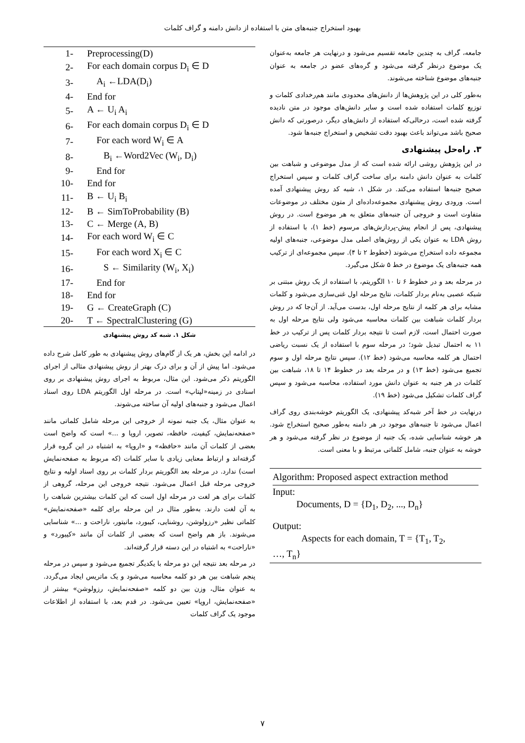بهبود استخراج جنبه‌های متن با استفاده از دانش دامنه و گراف کلمات
جامعه، گراف به چندین جامعه تقسیم می‌شود و درنهایت هر جامعه به‌عنوان یک موضوع درنظر گرفته می‌شود و گره‌های عضو در جامعه به عنوان جنبه‌های موضوع شناخته می‌شوند.
به‌طور کلی در این پژوهش‌ها از دانش‌های محدودی مانند هم‌رخدادی کلمات و توزیع کلمات استفاده شده است و سایر دانش‌های موجود در متن نادیده گرفته شده است، درحالی‌که استفاده از دانش‌های دیگر، درصورتی که دانش صحیح باشد می‌تواند باعث بهبود دقت تشخیص و استخراج جنبه‌ها شود.
۳. راه‌حل پیشنهادی
در این پژوهش روشی ارائه شده است که از مدل موضوعی و شباهت بین کلمات به عنوان دانش دامنه برای ساخت گراف کلمات و سپس استخراج صحیح جنبه‌ها استفاده می‌کند. در شکل ۱، شبه کد روش پیشنهادی آمده است. ورودی روش پیشنهادی مجموعه‌داده‌ای از متون مختلف در موضوعات متفاوت است و خروجی آن جنبه‌های متعلق به هر موضوع است. در روش پیشنهادی، پس از انجام پیش-پردازش‌های مرسوم (خط ۱)، با استفاده از روش LDA به عنوان یکی از روش‌های اصلی مدل موضوعی، جنبه‌های اولیه مجموعه داده استخراج می‌شوند (خطوط ۲ تا ۴). سپس مجموعه‌ای از ترکیب همه جنبه‌های یک موضوع در خط ۵ شکل می‌گیرد.
در مرحله بعد و در خطوط ۶ تا ۱۰ الگوریتم، با استفاده از یک روش مبتنی بر شبکه عصبی به‌نام بردار کلمات، نتایج مرحله اول غنی‌سازی می‌شود و کلمات مشابه برای هر کلمه از نتایج مرحله اول، بدست می‌آید. از آن‌جا که در روش بردار کلمات شباهت بین کلمات محاسبه می‌شود ولی نتایج مرحله اول به صورت احتمال است، لازم است تا نتیجه بردار کلمات پس از ترکیب در خط ۱۱ به احتمال تبدیل شود؛ در مرحله سوم با استفاده از یک نسبت ریاضی احتمال هر کلمه محاسبه می‌شود (خط ۱۲). سپس نتایج مرحله اول و سوم تجمیع می‌شود (خط ۱۳) و در مرحله بعد در خطوط ۱۴ تا ۱۸، شباهت بین کلمات در هر جنبه به عنوان دانش مورد استفاده، محاسبه می‌شود و سپس گراف کلمات تشکیل می‌شود (خط ۱۹).
درنهایت در خط آخر شبه‌کد پیشنهادی، یک الگوریتم خوشه‌بندی روی گراف اعمال می‌شود تا جنبه‌های موجود در هر دامنه به‌طور صحیح استخراج شود. هر خوشه شناسایی شده، یک جنبه از موضوع در نظر گرفته می‌شود و هر خوشه به عنوان جنبه، شامل کلماتی مرتبط و با معنی است.
Algorithm: Proposed aspect extraction method
Input:
Documents, D = {D<sub>1</sub>, D<sub>2</sub>, ..., D<sub>n</sub>}
Output:
Aspects for each domain, T = {T<sub>1</sub>, T<sub>2</sub>,
…, T<sub>n</sub>}
| 1- | Preprocessing(D) |
| 2- | For each domain corpus D<sub>i</sub> ∈ D |
| 3- | A<sub>i</sub> ←LDA(D<sub>i</sub>) |
| 4- | End for |
| 5- | A ← U<sub>i</sub> A<sub>i</sub> |
| 6- | For each domain corpus D<sub>i</sub> ∈ D |
| 7- | For each word W<sub>i</sub> ∈ A |
| 8- | B<sub>i</sub> ←Word2Vec (W<sub>i</sub>, D<sub>i</sub>) |
| 9- | End for |
| 10- | End for |
| 11- | B ← U<sub>i</sub> B<sub>i</sub> |
| 12- | B ← SimToProbability (B) |
| 13- | C ← Merge (A, B) |
| 14- | For each word W<sub>i</sub> ∈ C |
| 15- | For each word X<sub>i</sub> ∈ C |
| 16- | S ← Similarity (W<sub>i</sub>, X<sub>i</sub>) |
| 17- | End for |
| 18- | End for |
| 19- | G ← CreateGraph (C) |
| 20- | T ← SpectralClustering (G) |
شکل ۱. شبه کد روش پیشنهادی
در ادامه این بخش، هر یک از گام‌های روش پیشنهادی به طور کامل شرح داده می‌شود. اما پیش از آن و برای درک بهتر از روش پیشنهادی مثالی از اجرای الگوریتم ذکر می‌شود. این مثال، مربوط به اجرای روش پیشنهادی بر روی اسنادی در زمینه«لپتاپ» است. در مرحله اول الگوریتم LDA روی اسناد اعمال می‌شود و جنبه‌های اولیه آن ساخته می‌شوند.
به عنوان مثال، یک جنبه نمونه از خروجی این مرحله شامل کلماتی مانند «صفحه‌نمایش، کیفیت، حافظه، تصویر، اروپا و ...» است که واضح است بعضی از کلمات آن مانند «حافظه» و «اروپا» به اشتباه در این گروه قرار گرفته‌اند و ارتباط معنایی زیادی با سایر کلمات (که مربوط به صفحه‌نمایش است) ندارد. در مرحله بعد الگوریتم بردار کلمات بر روی اسناد اولیه و نتایج خروجی مرحله قبل اعمال می‌شود. نتیجه خروجی این مرحله، گروهی از کلمات برای هر لغت در مرحله اول است که این کلمات بیشترین شباهت را به آن لغت دارند. به‌طور مثال در این مرحله برای کلمه «صفحه‌نمایش» کلماتی نظیر «رزولوشن، روشنایی، کیبورد، مانیتور، ناراحت و ...» شناسایی می‌شوند. باز هم واضح است که بعضی از کلمات آن مانند «کیبورد» و «ناراحت» به اشتباه در این دسته قرار گرفته‌اند.
در مرحله بعد نتیجه این دو مرحله با یکدیگر تجمیع می‌شود و سپس در مرحله پنجم شباهت بین هر دو کلمه محاسبه می‌شود و یک ماتریس ایجاد می‌گردد. به عنوان مثال، وزن بین دو کلمه «صفحه‌نمایش، رزولوشن» بیشتر از «صفحه‌نمایش، اروپا» تعیین می‌شود. در قدم بعد، با استفاده از اطلاعات موجود یک گراف کلمات
۷